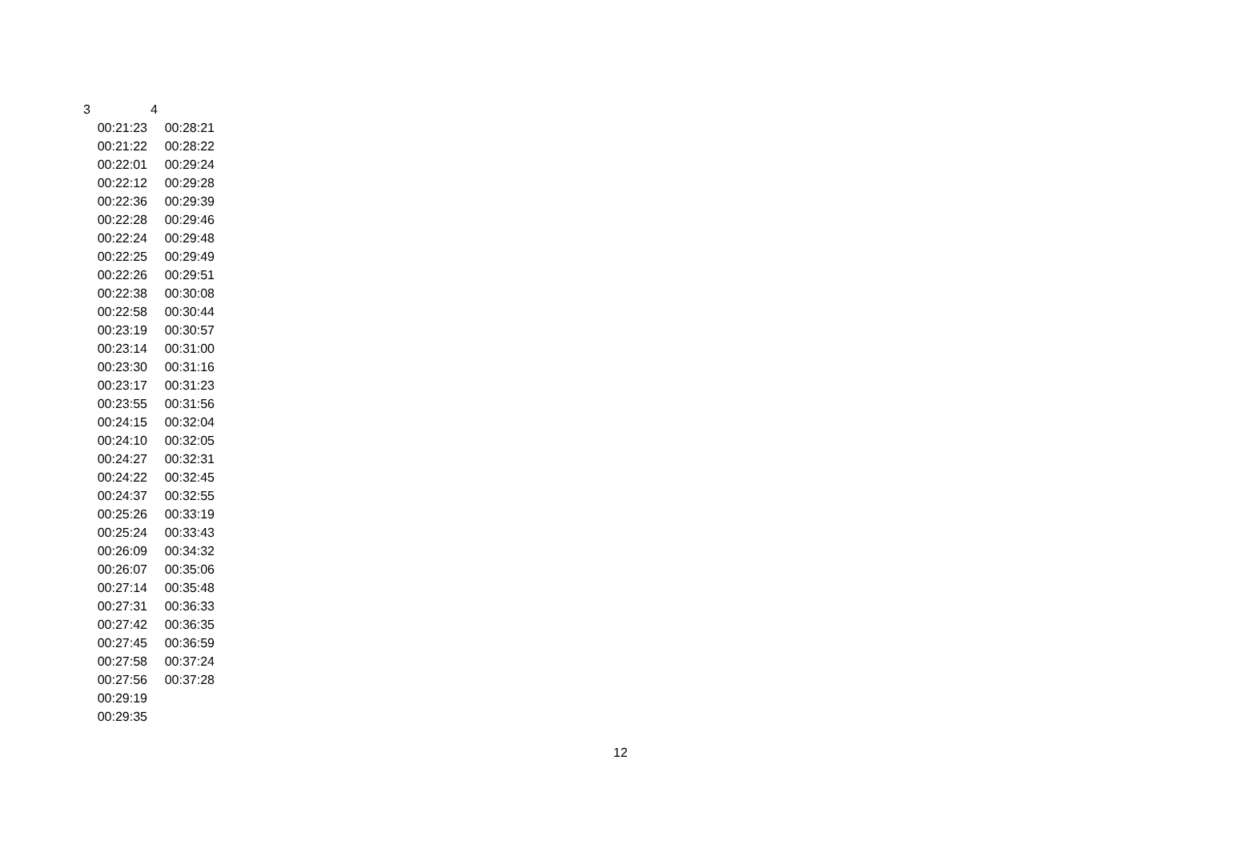| 3 | 4 |
| --- | --- |
| 00:21:23 | 00:28:21 |
| 00:21:22 | 00:28:22 |
| 00:22:01 | 00:29:24 |
| 00:22:12 | 00:29:28 |
| 00:22:36 | 00:29:39 |
| 00:22:28 | 00:29:46 |
| 00:22:24 | 00:29:48 |
| 00:22:25 | 00:29:49 |
| 00:22:26 | 00:29:51 |
| 00:22:38 | 00:30:08 |
| 00:22:58 | 00:30:44 |
| 00:23:19 | 00:30:57 |
| 00:23:14 | 00:31:00 |
| 00:23:30 | 00:31:16 |
| 00:23:17 | 00:31:23 |
| 00:23:55 | 00:31:56 |
| 00:24:15 | 00:32:04 |
| 00:24:10 | 00:32:05 |
| 00:24:27 | 00:32:31 |
| 00:24:22 | 00:32:45 |
| 00:24:37 | 00:32:55 |
| 00:25:26 | 00:33:19 |
| 00:25:24 | 00:33:43 |
| 00:26:09 | 00:34:32 |
| 00:26:07 | 00:35:06 |
| 00:27:14 | 00:35:48 |
| 00:27:31 | 00:36:33 |
| 00:27:42 | 00:36:35 |
| 00:27:45 | 00:36:59 |
| 00:27:58 | 00:37:24 |
| 00:27:56 | 00:37:28 |
| 00:29:19 | |
| 00:29:35 | |
12